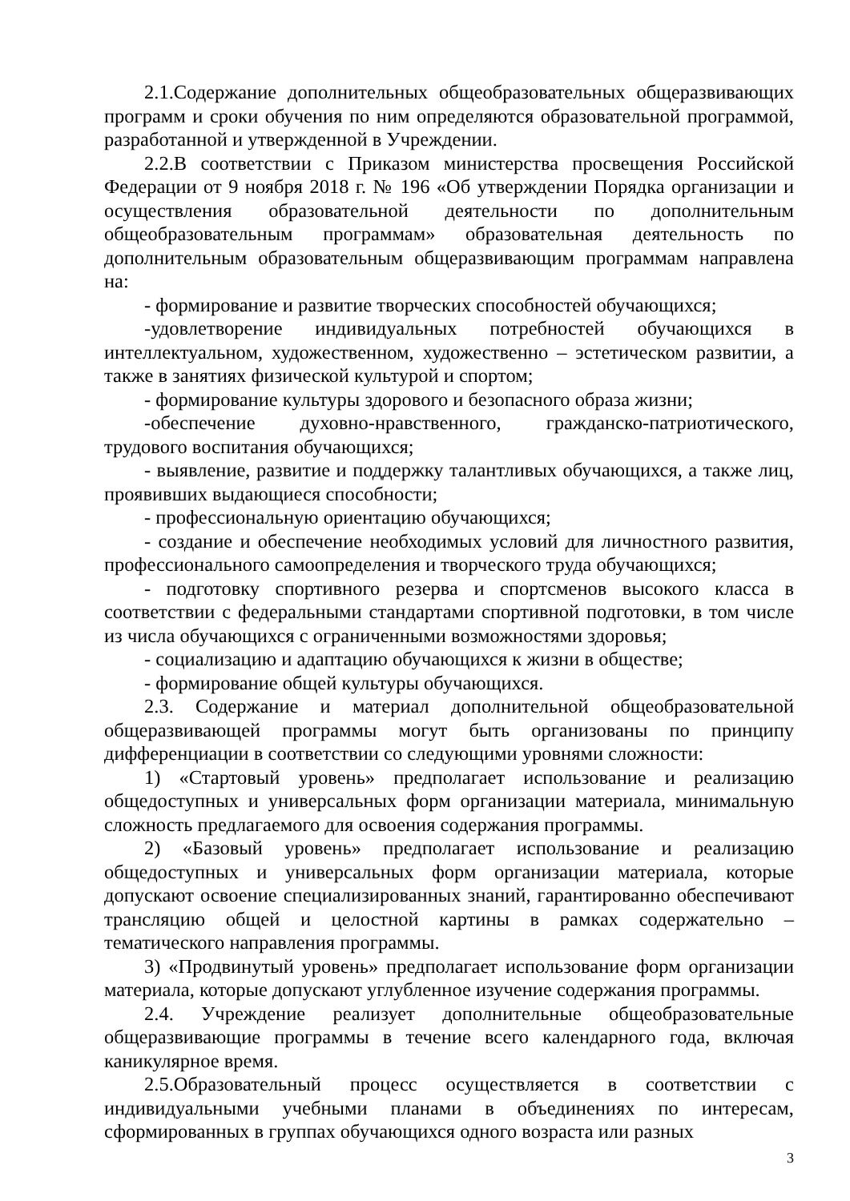2.1.Содержание дополнительных общеобразовательных общеразвивающих программ и сроки обучения по ним определяются образовательной программой, разработанной и утвержденной в Учреждении.
2.2.В соответствии с Приказом министерства просвещения Российской Федерации от 9 ноября 2018 г. № 196 «Об утверждении Порядка организации и осуществления образовательной деятельности по дополнительным общеобразовательным программам» образовательная деятельность по дополнительным образовательным общеразвивающим программам направлена на:
- формирование и развитие творческих способностей обучающихся;
-удовлетворение индивидуальных потребностей обучающихся в интеллектуальном, художественном, художественно – эстетическом развитии, а также в занятиях физической культурой и спортом;
- формирование культуры здорового и безопасного образа жизни;
-обеспечение духовно-нравственного, гражданско-патриотического, трудового воспитания обучающихся;
- выявление, развитие и поддержку талантливых обучающихся, а также лиц, проявивших выдающиеся способности;
- профессиональную ориентацию обучающихся;
- создание и обеспечение необходимых условий для личностного развития, профессионального самоопределения и творческого труда обучающихся;
- подготовку спортивного резерва и спортсменов высокого класса в соответствии с федеральными стандартами спортивной подготовки, в том числе из числа обучающихся с ограниченными возможностями здоровья;
- социализацию и адаптацию обучающихся к жизни в обществе;
- формирование общей культуры обучающихся.
2.3. Содержание и материал дополнительной общеобразовательной общеразвивающей программы могут быть организованы по принципу дифференциации в соответствии со следующими уровнями сложности:
1) «Стартовый уровень» предполагает использование и реализацию общедоступных и универсальных форм организации материала, минимальную сложность предлагаемого для освоения содержания программы.
2) «Базовый уровень» предполагает использование и реализацию общедоступных и универсальных форм организации материала, которые допускают освоение специализированных знаний, гарантированно обеспечивают трансляцию общей и целостной картины в рамках содержательно – тематического направления программы.
3) «Продвинутый уровень» предполагает использование форм организации материала, которые допускают углубленное изучение содержания программы.
2.4. Учреждение реализует дополнительные общеобразовательные общеразвивающие программы в течение всего календарного года, включая каникулярное время.
2.5.Образовательный процесс осуществляется в соответствии с индивидуальными учебными планами в объединениях по интересам, сформированных в группах обучающихся одного возраста или разных
3